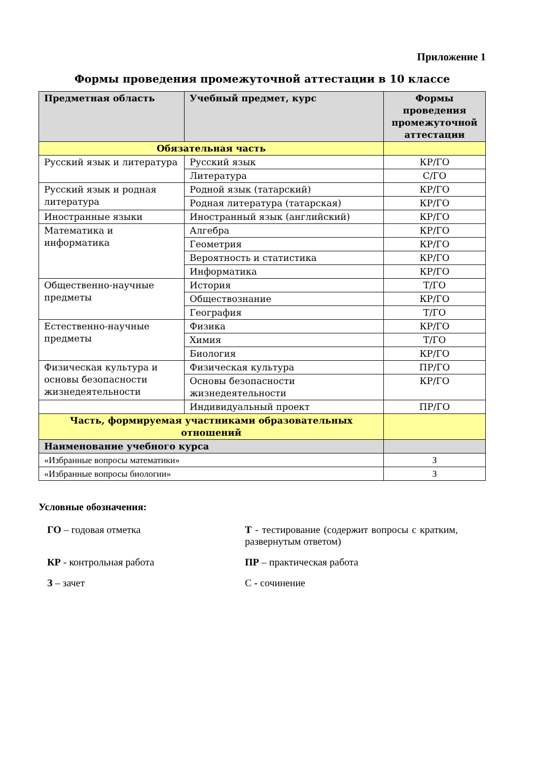Приложение 1
Формы проведения промежуточной аттестации в 10 классе
| Предметная область | Учебный предмет, курс | Формы проведения промежуточной аттестации |
| --- | --- | --- |
| Обязательная часть | | |
| Русский язык и литература | Русский язык | КР/ГО |
| | Литература | С/ГО |
| Русский язык и родная литература | Родной язык (татарский) | КР/ГО |
| | Родная литература (татарская) | КР/ГО |
| Иностранные языки | Иностранный язык (английский) | КР/ГО |
| Математика и информатика | Алгебра | КР/ГО |
| | Геометрия | КР/ГО |
| | Вероятность и статистика | КР/ГО |
| | Информатика | КР/ГО |
| Общественно-научные предметы | История | Т/ГО |
| | Обществознание | КР/ГО |
| | География | Т/ГО |
| Естественно-научные предметы | Физика | КР/ГО |
| | Химия | Т/ГО |
| | Биология | КР/ГО |
| Физическая культура и основы безопасности жизнедеятельности | Физическая культура | ПР/ГО |
| | Основы безопасности жизнедеятельности | КР/ГО |
| | Индивидуальный проект | ПР/ГО |
| Часть, формируемая участниками образовательных отношений | | |
| Наименование учебного курса | | |
| «Избранные вопросы математики» | | З |
| «Избранные вопросы биологии» | | З |
Условные обозначения:
ГО – годовая отметка
Т - тестирование (содержит вопросы с кратким, развернутым ответом)
КР - контрольная работа
ПР – практическая работа
З – зачет
С - сочинение